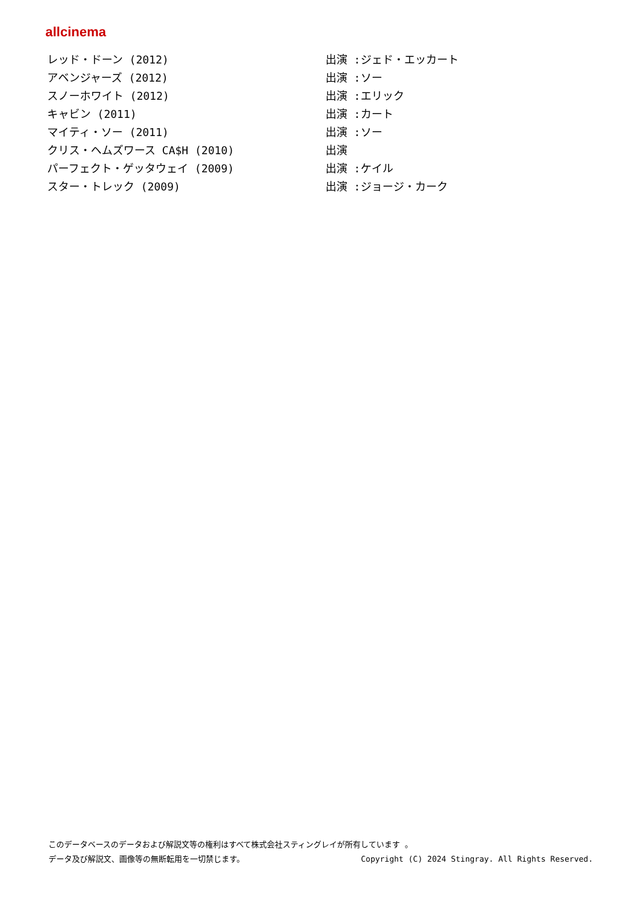allcinema
| レッド・ドーン (2012) | 出演 :ジェド・エッカート |
| アベンジャーズ (2012) | 出演 :ソー |
| スノーホワイト (2012) | 出演 :エリック |
| キャビン (2011) | 出演 :カート |
| マイティ・ソー (2011) | 出演 :ソー |
| クリス・ヘムズワース CA$H (2010) | 出演 |
| パーフェクト・ゲッタウェイ (2009) | 出演 :ケイル |
| スター・トレック (2009) | 出演 :ジョージ・カーク |
このデータベースのデータおよび解説文等の権利はすべて株式会社スティングレイが所有しています 。
Copyright (C) 2024 Stingray. All Rights Reserved. データ及び解説文、画像等の無断転用を一切禁じます。